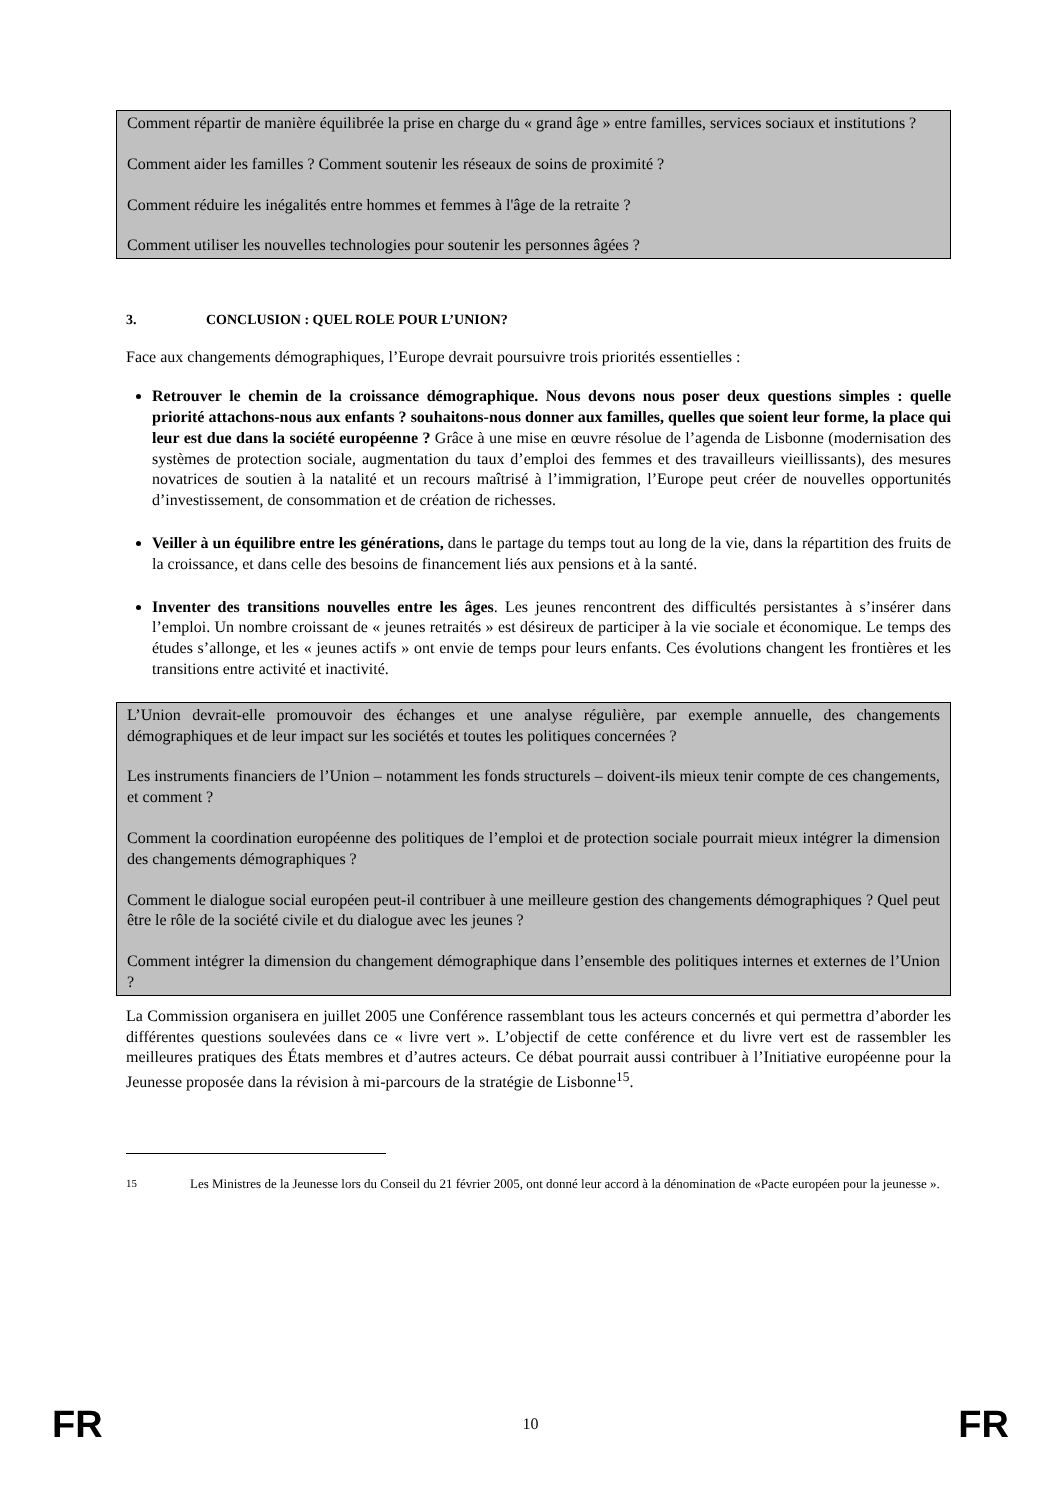Comment répartir de manière équilibrée la prise en charge du « grand âge » entre familles, services sociaux et institutions ?
Comment aider les familles ? Comment soutenir les réseaux de soins de proximité ?
Comment réduire les inégalités entre hommes et femmes à l'âge de la retraite ?
Comment utiliser les nouvelles technologies pour soutenir les personnes âgées ?
3. CONCLUSION : QUEL ROLE POUR L’UNION?
Face aux changements démographiques, l’Europe devrait poursuivre trois priorités essentielles :
Retrouver le chemin de la croissance démographique. Nous devons nous poser deux questions simples : quelle priorité attachons-nous aux enfants ? souhaitons-nous donner aux familles, quelles que soient leur forme, la place qui leur est due dans la société européenne ? Grâce à une mise en œuvre résolue de l’agenda de Lisbonne (modernisation des systèmes de protection sociale, augmentation du taux d’emploi des femmes et des travailleurs vieillissants), des mesures novatrices de soutien à la natalité et un recours maîtrisé à l’immigration, l’Europe peut créer de nouvelles opportunités d’investissement, de consommation et de création de richesses.
Veiller à un équilibre entre les générations, dans le partage du temps tout au long de la vie, dans la répartition des fruits de la croissance, et dans celle des besoins de financement liés aux pensions et à la santé.
Inventer des transitions nouvelles entre les âges. Les jeunes rencontrent des difficultés persistantes à s’insérer dans l’emploi. Un nombre croissant de « jeunes retraités » est désireux de participer à la vie sociale et économique. Le temps des études s’allonge, et les « jeunes actifs » ont envie de temps pour leurs enfants. Ces évolutions changent les frontières et les transitions entre activité et inactivité.
L’Union devrait-elle promouvoir des échanges et une analyse régulière, par exemple annuelle, des changements démographiques et de leur impact sur les sociétés et toutes les politiques concernées ?
Les instruments financiers de l’Union – notamment les fonds structurels – doivent-ils mieux tenir compte de ces changements, et comment ?
Comment la coordination européenne des politiques de l’emploi et de protection sociale pourrait mieux intégrer la dimension des changements démographiques ?
Comment le dialogue social européen peut-il contribuer à une meilleure gestion des changements démographiques ? Quel peut être le rôle de la société civile et du dialogue avec les jeunes ?
Comment intégrer la dimension du changement démographique dans l’ensemble des politiques internes et externes de l’Union ?
La Commission organisera en juillet 2005 une Conférence rassemblant tous les acteurs concernés et qui permettra d’aborder les différentes questions soulevées dans ce « livre vert ». L’objectif de cette conférence et du livre vert est de rassembler les meilleures pratiques des États membres et d’autres acteurs. Ce débat pourrait aussi contribuer à l’Initiative européenne pour la Jeunesse proposée dans la révision à mi-parcours de la stratégie de Lisbonne<sup>15</sup>.
<sup>15</sup> Les Ministres de la Jeunesse lors du Conseil du 21 février 2005, ont donné leur accord à la dénomination de «Pacte européen pour la jeunesse ».
FR 10 FR